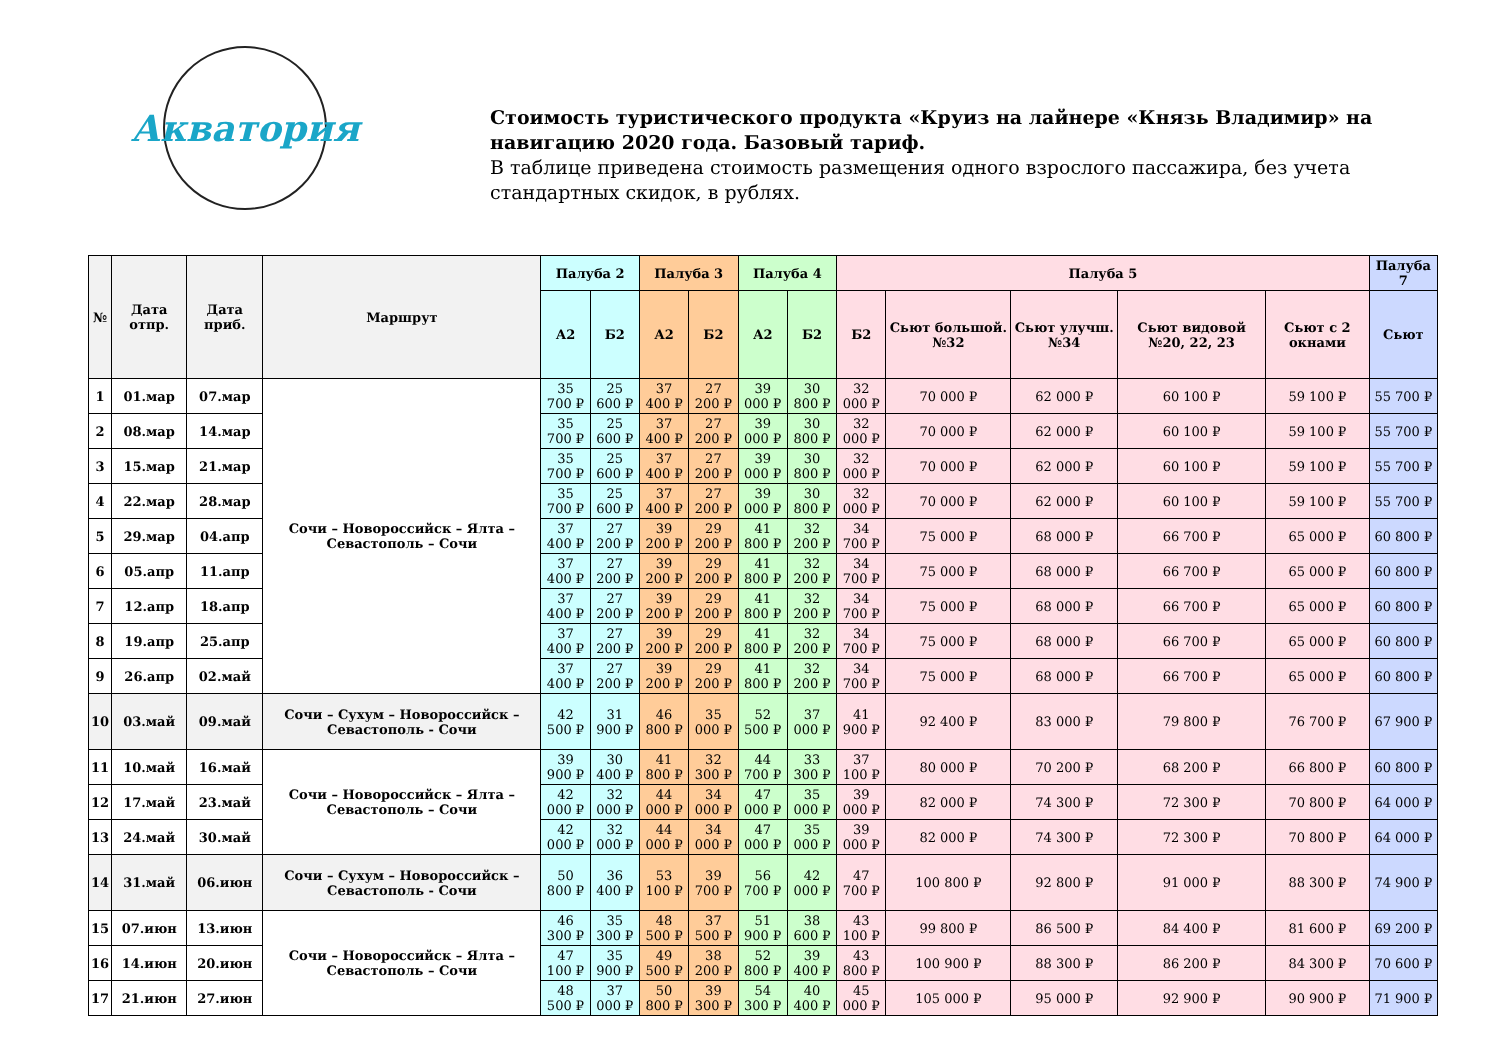Акватория
Стоимость туристического продукта «Круиз на лайнере «Князь Владимир» на навигацию 2020 года. Базовый тариф.
В таблице приведена стоимость размещения одного взрослого пассажира, без учета стандартных скидок, в рублях.
| № | Дата отпр. | Дата приб. | Маршрут | Палуба 2 | | Палуба 3 | | Палуба 4 | | Палуба 5 | | | | | Палуба 7 |
| --- | --- | --- | --- | --- | --- | --- | --- | --- | --- | --- | --- | --- | --- | --- | --- |
| | | | | А2 | Б2 | А2 | Б2 | А2 | Б2 | Б2 | Сьют большой. №32 | Сьют улучш. №34 | Сьют видовой №20, 22, 23 | Сьют с 2 окнами | Сьют |
| 1 | 01.мар | 07.мар | Сочи – Новороссийск – Ялта – Севастополь – Сочи | 35 700 ₽ | 25 600 ₽ | 37 400 ₽ | 27 200 ₽ | 39 000 ₽ | 30 800 ₽ | 32 000 ₽ | 70 000 ₽ | 62 000 ₽ | 60 100 ₽ | 59 100 ₽ | 55 700 ₽ |
| 2 | 08.мар | 14.мар | | 35 700 ₽ | 25 600 ₽ | 37 400 ₽ | 27 200 ₽ | 39 000 ₽ | 30 800 ₽ | 32 000 ₽ | 70 000 ₽ | 62 000 ₽ | 60 100 ₽ | 59 100 ₽ | 55 700 ₽ |
| 3 | 15.мар | 21.мар | | 35 700 ₽ | 25 600 ₽ | 37 400 ₽ | 27 200 ₽ | 39 000 ₽ | 30 800 ₽ | 32 000 ₽ | 70 000 ₽ | 62 000 ₽ | 60 100 ₽ | 59 100 ₽ | 55 700 ₽ |
| 4 | 22.мар | 28.мар | | 35 700 ₽ | 25 600 ₽ | 37 400 ₽ | 27 200 ₽ | 39 000 ₽ | 30 800 ₽ | 32 000 ₽ | 70 000 ₽ | 62 000 ₽ | 60 100 ₽ | 59 100 ₽ | 55 700 ₽ |
| 5 | 29.мар | 04.апр | | 37 400 ₽ | 27 200 ₽ | 39 200 ₽ | 29 200 ₽ | 41 800 ₽ | 32 200 ₽ | 34 700 ₽ | 75 000 ₽ | 68 000 ₽ | 66 700 ₽ | 65 000 ₽ | 60 800 ₽ |
| 6 | 05.апр | 11.апр | | 37 400 ₽ | 27 200 ₽ | 39 200 ₽ | 29 200 ₽ | 41 800 ₽ | 32 200 ₽ | 34 700 ₽ | 75 000 ₽ | 68 000 ₽ | 66 700 ₽ | 65 000 ₽ | 60 800 ₽ |
| 7 | 12.апр | 18.апр | | 37 400 ₽ | 27 200 ₽ | 39 200 ₽ | 29 200 ₽ | 41 800 ₽ | 32 200 ₽ | 34 700 ₽ | 75 000 ₽ | 68 000 ₽ | 66 700 ₽ | 65 000 ₽ | 60 800 ₽ |
| 8 | 19.апр | 25.апр | | 37 400 ₽ | 27 200 ₽ | 39 200 ₽ | 29 200 ₽ | 41 800 ₽ | 32 200 ₽ | 34 700 ₽ | 75 000 ₽ | 68 000 ₽ | 66 700 ₽ | 65 000 ₽ | 60 800 ₽ |
| 9 | 26.апр | 02.май | | 37 400 ₽ | 27 200 ₽ | 39 200 ₽ | 29 200 ₽ | 41 800 ₽ | 32 200 ₽ | 34 700 ₽ | 75 000 ₽ | 68 000 ₽ | 66 700 ₽ | 65 000 ₽ | 60 800 ₽ |
| 10 | 03.май | 09.май | Сочи – Сухум – Новороссийск – Севастополь - Сочи | 42 500 ₽ | 31 900 ₽ | 46 800 ₽ | 35 000 ₽ | 52 500 ₽ | 37 000 ₽ | 41 900 ₽ | 92 400 ₽ | 83 000 ₽ | 79 800 ₽ | 76 700 ₽ | 67 900 ₽ |
| 11 | 10.май | 16.май | Сочи – Новороссийск – Ялта – Севастополь – Сочи | 39 900 ₽ | 30 400 ₽ | 41 800 ₽ | 32 300 ₽ | 44 700 ₽ | 33 300 ₽ | 37 100 ₽ | 80 000 ₽ | 70 200 ₽ | 68 200 ₽ | 66 800 ₽ | 60 800 ₽ |
| 12 | 17.май | 23.май | | 42 000 ₽ | 32 000 ₽ | 44 000 ₽ | 34 000 ₽ | 47 000 ₽ | 35 000 ₽ | 39 000 ₽ | 82 000 ₽ | 74 300 ₽ | 72 300 ₽ | 70 800 ₽ | 64 000 ₽ |
| 13 | 24.май | 30.май | | 42 000 ₽ | 32 000 ₽ | 44 000 ₽ | 34 000 ₽ | 47 000 ₽ | 35 000 ₽ | 39 000 ₽ | 82 000 ₽ | 74 300 ₽ | 72 300 ₽ | 70 800 ₽ | 64 000 ₽ |
| 14 | 31.май | 06.июн | Сочи – Сухум – Новороссийск – Севастополь - Сочи | 50 800 ₽ | 36 400 ₽ | 53 100 ₽ | 39 700 ₽ | 56 700 ₽ | 42 000 ₽ | 47 700 ₽ | 100 800 ₽ | 92 800 ₽ | 91 000 ₽ | 88 300 ₽ | 74 900 ₽ |
| 15 | 07.июн | 13.июн | Сочи – Новороссийск – Ялта – Севастополь – Сочи | 46 300 ₽ | 35 300 ₽ | 48 500 ₽ | 37 500 ₽ | 51 900 ₽ | 38 600 ₽ | 43 100 ₽ | 99 800 ₽ | 86 500 ₽ | 84 400 ₽ | 81 600 ₽ | 69 200 ₽ |
| 16 | 14.июн | 20.июн | | 47 100 ₽ | 35 900 ₽ | 49 500 ₽ | 38 200 ₽ | 52 800 ₽ | 39 400 ₽ | 43 800 ₽ | 100 900 ₽ | 88 300 ₽ | 86 200 ₽ | 84 300 ₽ | 70 600 ₽ |
| 17 | 21.июн | 27.июн | | 48 500 ₽ | 37 000 ₽ | 50 800 ₽ | 39 300 ₽ | 54 300 ₽ | 40 400 ₽ | 45 000 ₽ | 105 000 ₽ | 95 000 ₽ | 92 900 ₽ | 90 900 ₽ | 71 900 ₽ |